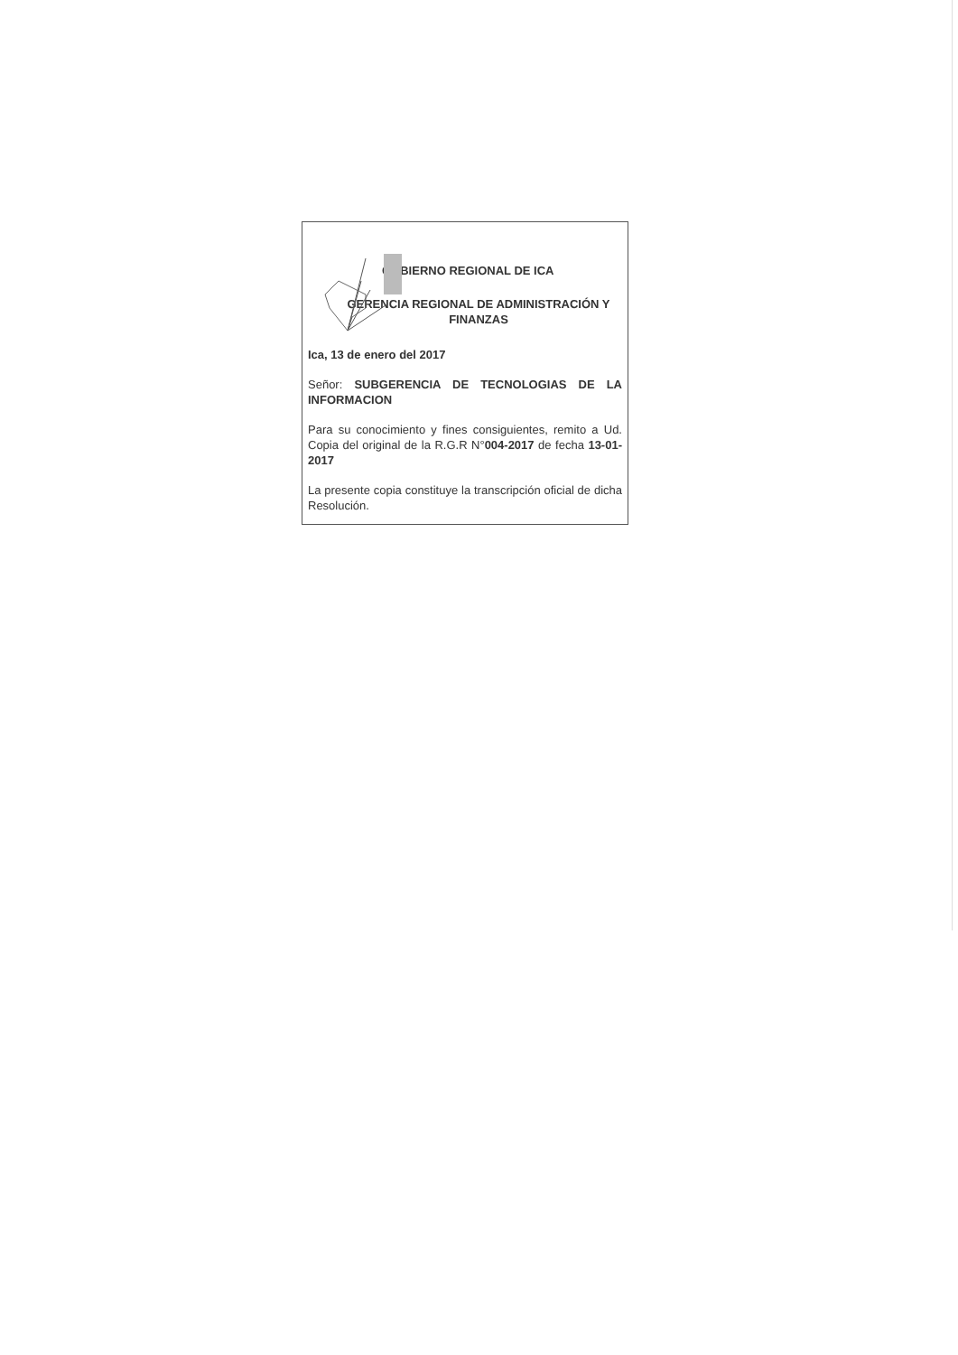GOBIERNO REGIONAL DE ICA
GERENCIA REGIONAL DE ADMINISTRACIÓN Y FINANZAS
Ica, 13 de enero del 2017
Señor: SUBGERENCIA DE TECNOLOGIAS DE LA INFORMACION
Para su conocimiento y fines consiguientes, remito a Ud. Copia del original de la R.G.R N°004-2017 de fecha 13-01-2017
La presente copia constituye la transcripción oficial de dicha Resolución.